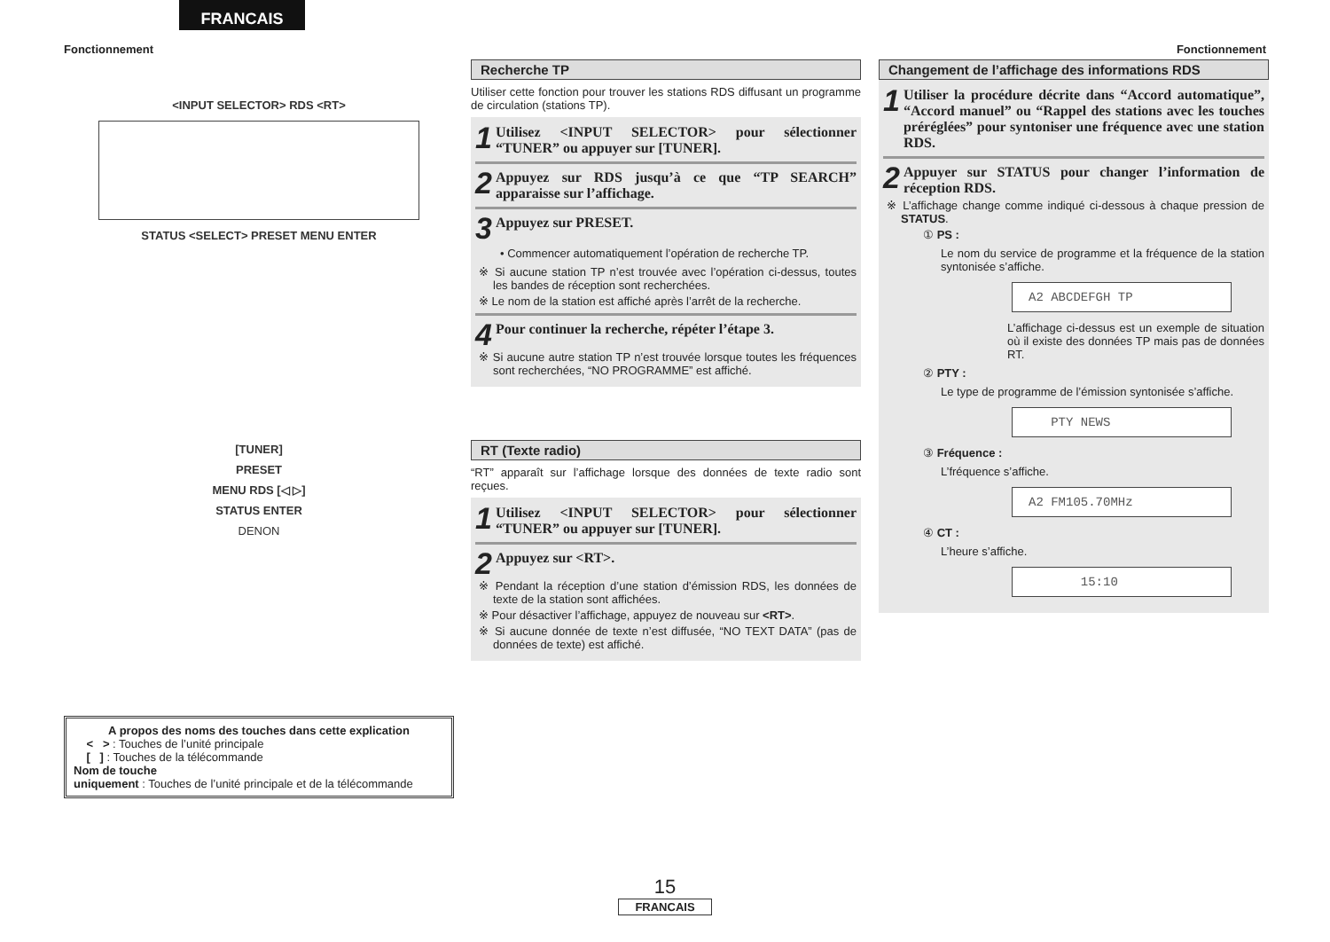FRANCAIS
Fonctionnement Fonctionnement
<INPUT SELECTOR> RDS <RT>
STATUS <SELECT> PRESET MENU ENTER
[TUNER]
PRESET
MENU RDS [◁ ▷]
STATUS ENTER
DENON
A propos des noms des touches dans cette explication
< > : Touches de l’unité principale
[ ] : Touches de la télécommande
Nom de touche
uniquement : Touches de l’unité principale et de la télécommande
Recherche TP
Utiliser cette fonction pour trouver les stations RDS diffusant un programme de circulation (stations TP).
1 Utilisez <INPUT SELECTOR> pour sélectionner “TUNER” ou appuyer sur [TUNER].
2 Appuyez sur RDS jusqu’à ce que “TP SEARCH” apparaisse sur l’affichage.
3 Appuyez sur PRESET.
• Commencer automatiquement l’opération de recherche TP.
※ Si aucune station TP n’est trouvée avec l’opération ci-dessus, toutes les bandes de réception sont recherchées.
※ Le nom de la station est affiché après l’arrêt de la recherche.
4 Pour continuer la recherche, répéter l’étape 3.
※ Si aucune autre station TP n’est trouvée lorsque toutes les fréquences sont recherchées, “NO PROGRAMME” est affiché.
RT (Texte radio)
“RT” apparaît sur l’affichage lorsque des données de texte radio sont reçues.
1 Utilisez <INPUT SELECTOR> pour sélectionner “TUNER” ou appuyer sur [TUNER].
2 Appuyez sur <RT>.
※ Pendant la réception d’une station d’émission RDS, les données de texte de la station sont affichées.
※ Pour désactiver l’affichage, appuyez de nouveau sur <RT>.
※ Si aucune donnée de texte n’est diffusée, “NO TEXT DATA” (pas de données de texte) est affiché.
Changement de l’affichage des informations RDS
1 Utiliser la procédure décrite dans “Accord automatique”, “Accord manuel” ou “Rappel des stations avec les touches préréglées” pour syntoniser une fréquence avec une station RDS.
2 Appuyer sur STATUS pour changer l’information de réception RDS.
※ L’affichage change comme indiqué ci-dessous à chaque pression de STATUS.
① PS :
Le nom du service de programme et la fréquence de la station syntonisée s’affiche.
A2 ABCDEFGH TP
L’affichage ci-dessus est un exemple de situation où il existe des données TP mais pas de données RT.
② PTY :
Le type de programme de l’émission syntonisée s’affiche.
PTY NEWS
③ Fréquence :
L’fréquence s’affiche.
A2 FM105.70MHz
④ CT :
L’heure s’affiche.
15:10
15
FRANCAIS